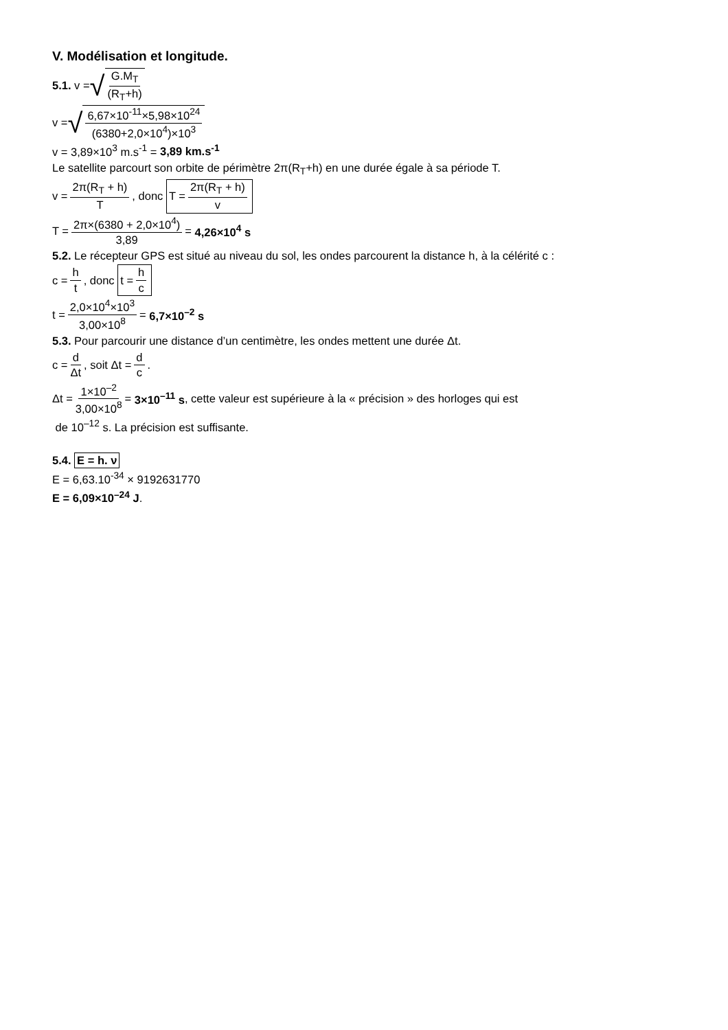V. Modélisation et longitude.
5.1. v = √ G.M<sub>T</sub> (R<sub>T</sub>+h)
v = √ 6,67×10<sup>-11</sup>×5,98×10<sup>24</sup> (6380+2,0×10<sup>4</sup>)×10<sup>3</sup>
v = 3,89×10<sup>3</sup> m.s<sup>-1</sup> = 3,89 km.s<sup>-1</sup>
Le satellite parcourt son orbite de périmètre 2π(R<sub>T</sub>+h) en une durée égale à sa période T.
v = 2π(R<sub>T</sub> + h) T, donc T = 2π(R<sub>T</sub> + h) v
T = 2π×(6380 + 2,0×10<sup>4</sup>) 3,89 = 4,26×10<sup>4</sup> s
5.2. Le récepteur GPS est situé au niveau du sol, les ondes parcourent la distance h, à la célérité c :
c = h t, donc t = h c
t = 2,0×10<sup>4</sup>×10<sup>3</sup> 3,00×10<sup>8</sup> = 6,7×10<sup>–2</sup> s
5.3. Pour parcourir une distance d’un centimètre, les ondes mettent une durée Δt.
c = d Δt, soit Δt = d c.
Δt = 1×10<sup>–2</sup> 3,00×10<sup>8</sup> = 3×10<sup>–11</sup> s, cette valeur est supérieure à la « précision » des horloges qui est
de 10<sup>–12</sup> s. La précision est suffisante.
5.4. E = h. ν
E = 6,63.10<sup>-34</sup> × 9192631770
E = 6,09×10<sup>–24</sup> J.